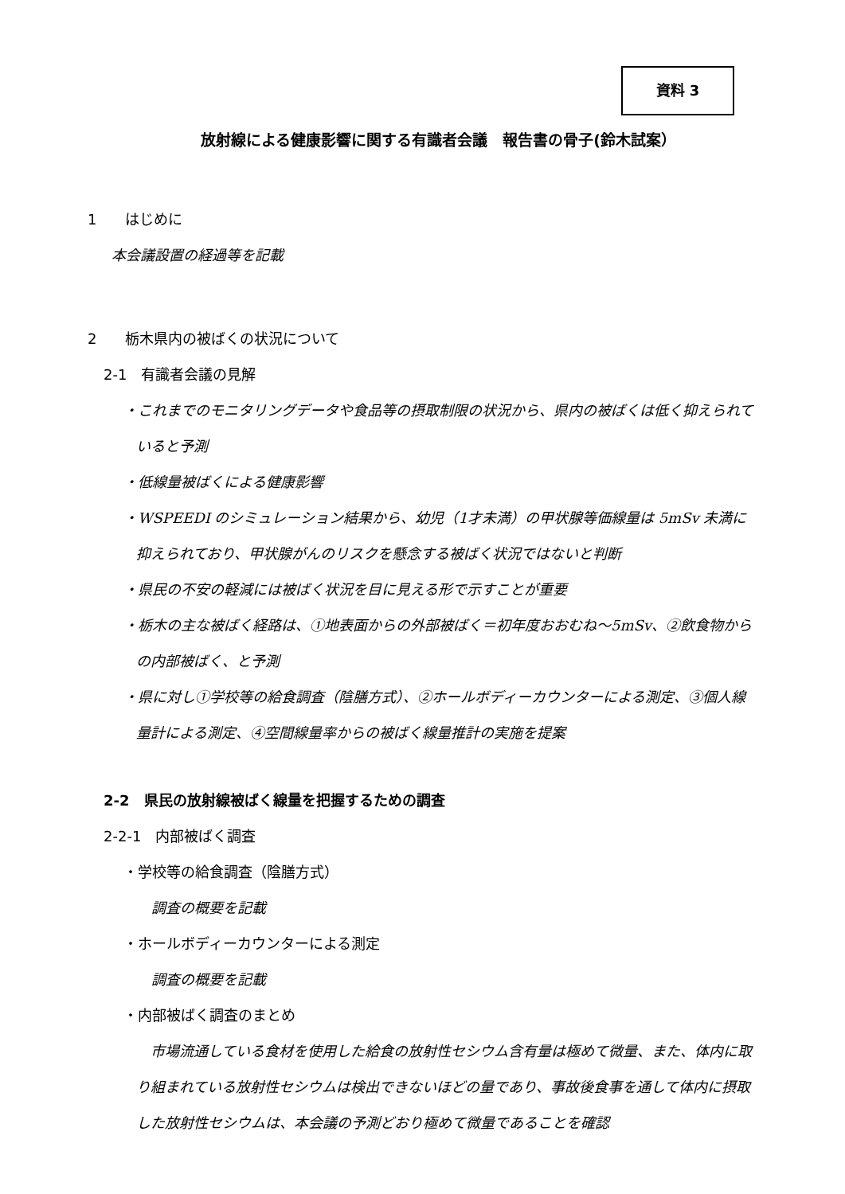資料 3
放射線による健康影響に関する有識者会議　報告書の骨子(鈴木試案）
1　　はじめに
本会議設置の経過等を記載
2　　栃木県内の被ばくの状況について
2-1　有識者会議の見解
・これまでのモニタリングデータや食品等の摂取制限の状況から、県内の被ばくは低く抑えられていると予測
・低線量被ばくによる健康影響
・WSPEEDI のシミュレーション結果から、幼児（1才未満）の甲状腺等価線量は 5mSv 未満に抑えられており、甲状腺がんのリスクを懸念する被ばく状況ではないと判断
・県民の不安の軽減には被ばく状況を目に見える形で示すことが重要
・栃木の主な被ばく経路は、①地表面からの外部被ばく＝初年度おおむね～5mSv、②飲食物からの内部被ばく、と予測
・県に対し①学校等の給食調査（陰膳方式）、②ホールボディーカウンターによる測定、③個人線量計による測定、④空間線量率からの被ばく線量推計の実施を提案
2-2　県民の放射線被ばく線量を把握するための調査
2-2-1　内部被ばく調査
・学校等の給食調査（陰膳方式）
調査の概要を記載
・ホールボディーカウンターによる測定
調査の概要を記載
・内部被ばく調査のまとめ
　市場流通している食材を使用した給食の放射性セシウム含有量は極めて微量、また、体内に取り組まれている放射性セシウムは検出できないほどの量であり、事故後食事を通して体内に摂取した放射性セシウムは、本会議の予測どおり極めて微量であることを確認